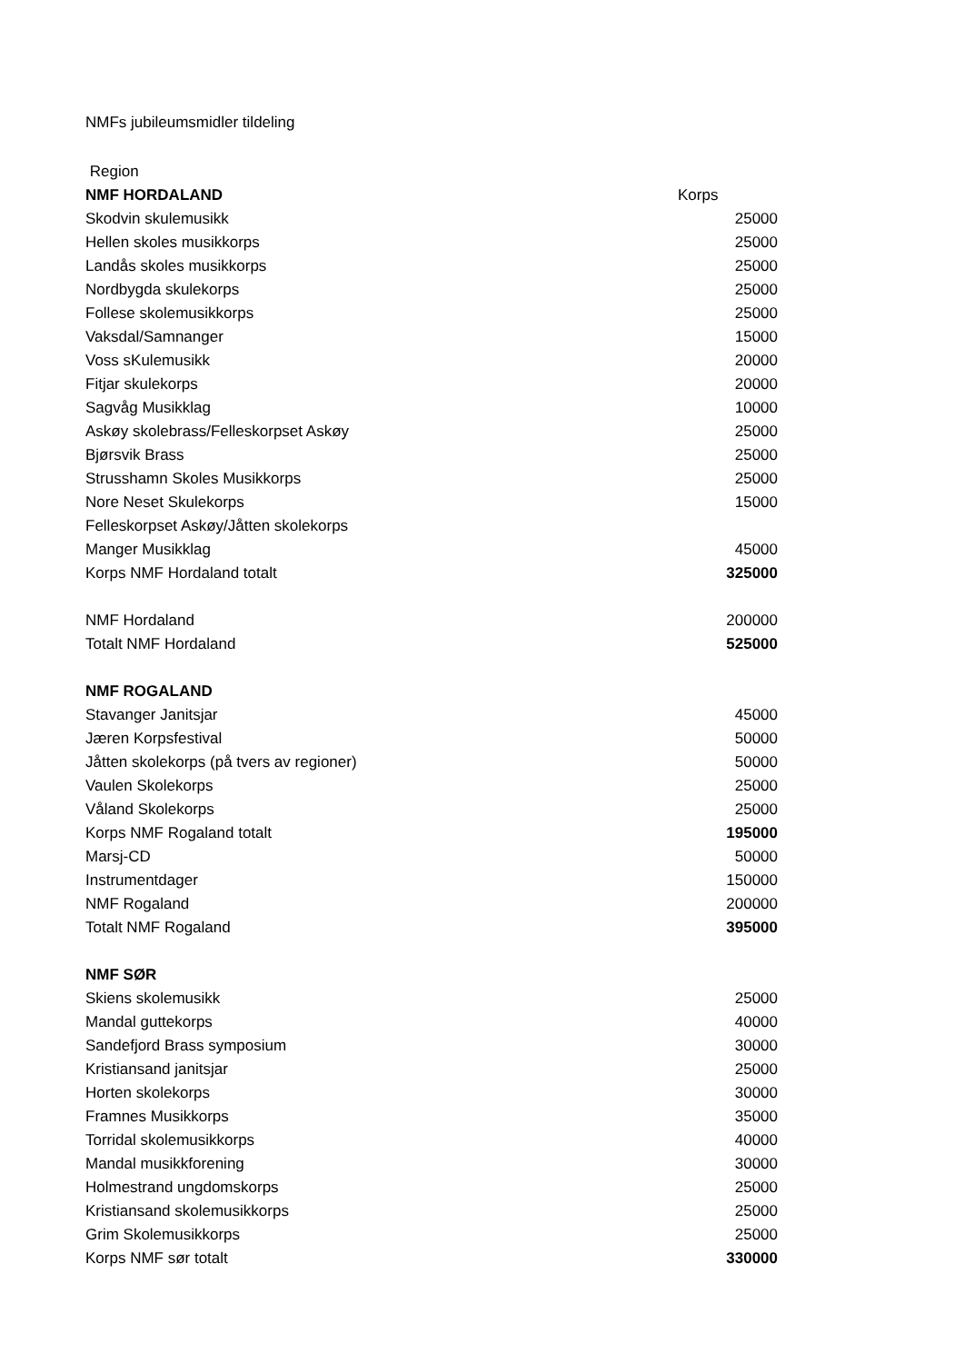NMFs jubileumsmidler tildeling
| Region | |
| NMF HORDALAND | Korps |
| Skodvin skulemusikk | 25000 |
| Hellen skoles musikkorps | 25000 |
| Landås skoles musikkorps | 25000 |
| Nordbygda skulekorps | 25000 |
| Follese skolemusikkorps | 25000 |
| Vaksdal/Samnanger | 15000 |
| Voss sKulemusikk | 20000 |
| Fitjar skulekorps | 20000 |
| Sagvåg Musikklag | 10000 |
| Askøy skolebrass/Felleskorpset Askøy | 25000 |
| Bjørsvik Brass | 25000 |
| Strusshamn Skoles Musikkorps | 25000 |
| Nore Neset Skulekorps | 15000 |
| Felleskorpset Askøy/Jåtten skolekorps | |
| Manger Musikklag | 45000 |
| Korps NMF Hordaland totalt | 325000 |
| NMF Hordaland | 200000 |
| Totalt NMF Hordaland | 525000 |
| NMF ROGALAND | |
| Stavanger Janitsjar | 45000 |
| Jæren Korpsfestival | 50000 |
| Jåtten skolekorps (på tvers av regioner) | 50000 |
| Vaulen Skolekorps | 25000 |
| Våland Skolekorps | 25000 |
| Korps NMF Rogaland totalt | 195000 |
| Marsj-CD | 50000 |
| Instrumentdager | 150000 |
| NMF Rogaland | 200000 |
| Totalt NMF Rogaland | 395000 |
| NMF SØR | |
| Skiens skolemusikk | 25000 |
| Mandal guttekorps | 40000 |
| Sandefjord Brass symposium | 30000 |
| Kristiansand janitsjar | 25000 |
| Horten skolekorps | 30000 |
| Framnes Musikkorps | 35000 |
| Torridal skolemusikkorps | 40000 |
| Mandal musikkforening | 30000 |
| Holmestrand ungdomskorps | 25000 |
| Kristiansand skolemusikkorps | 25000 |
| Grim Skolemusikkorps | 25000 |
| Korps NMF sør totalt | 330000 |